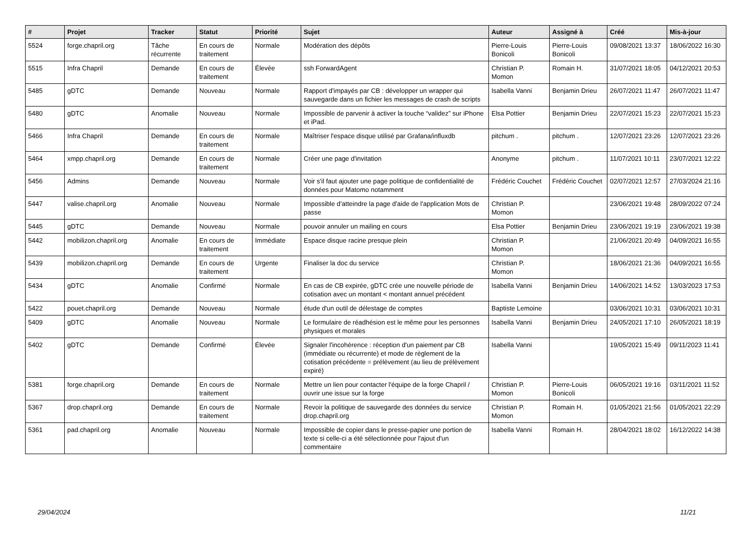| # | Projet | Tracker | Statut | Priorité | Sujet | Auteur | Assigné à | Créé | Mis-à-jour |
| --- | --- | --- | --- | --- | --- | --- | --- | --- | --- |
| 5524 | forge.chapril.org | Tâche récurrente | En cours de traitement | Normale | Modération des dépôts | Pierre-Louis Bonicoli | Pierre-Louis Bonicoli | 09/08/2021 13:37 | 18/06/2022 16:30 |
| 5515 | Infra Chapril | Demande | En cours de traitement | Élevée | ssh ForwardAgent | Christian P. Momon | Romain H. | 31/07/2021 18:05 | 04/12/2021 20:53 |
| 5485 | gDTC | Demande | Nouveau | Normale | Rapport d'impayés par CB : développer un wrapper qui sauvegarde dans un fichier les messages de crash de scripts | Isabella Vanni | Benjamin Drieu | 26/07/2021 11:47 | 26/07/2021 11:47 |
| 5480 | gDTC | Anomalie | Nouveau | Normale | Impossible de parvenir à activer la touche “validez” sur iPhone et iPad. | Elsa Pottier | Benjamin Drieu | 22/07/2021 15:23 | 22/07/2021 15:23 |
| 5466 | Infra Chapril | Demande | En cours de traitement | Normale | Maîtriser l'espace disque utilisé par Grafana/influxdb | pitchum . | pitchum . | 12/07/2021 23:26 | 12/07/2021 23:26 |
| 5464 | xmpp.chapril.org | Demande | En cours de traitement | Normale | Créer une page d'invitation | Anonyme | pitchum . | 11/07/2021 10:11 | 23/07/2021 12:22 |
| 5456 | Admins | Demande | Nouveau | Normale | Voir s'il faut ajouter une page politique de confidentialité de données pour Matomo notamment | Frédéric Couchet | Frédéric Couchet | 02/07/2021 12:57 | 27/03/2024 21:16 |
| 5447 | valise.chapril.org | Anomalie | Nouveau | Normale | Impossible d’atteindre la page d'aide de l'application Mots de passe | Christian P. Momon | | 23/06/2021 19:48 | 28/09/2022 07:24 |
| 5445 | gDTC | Demande | Nouveau | Normale | pouvoir annuler un mailing en cours | Elsa Pottier | Benjamin Drieu | 23/06/2021 19:19 | 23/06/2021 19:38 |
| 5442 | mobilizon.chapril.org | Anomalie | En cours de traitement | Immédiate | Espace disque racine presque plein | Christian P. Momon | | 21/06/2021 20:49 | 04/09/2021 16:55 |
| 5439 | mobilizon.chapril.org | Demande | En cours de traitement | Urgente | Finaliser la doc du service | Christian P. Momon | | 18/06/2021 21:36 | 04/09/2021 16:55 |
| 5434 | gDTC | Anomalie | Confirmé | Normale | En cas de CB expirée, gDTC crée une nouvelle période de cotisation avec un montant < montant annuel précédent | Isabella Vanni | Benjamin Drieu | 14/06/2021 14:52 | 13/03/2023 17:53 |
| 5422 | pouet.chapril.org | Demande | Nouveau | Normale | étude d'un outil de délestage de comptes | Baptiste Lemoine | | 03/06/2021 10:31 | 03/06/2021 10:31 |
| 5409 | gDTC | Anomalie | Nouveau | Normale | Le formulaire de réadhésion est le même pour les personnes physiques et morales | Isabella Vanni | Benjamin Drieu | 24/05/2021 17:10 | 26/05/2021 18:19 |
| 5402 | gDTC | Demande | Confirmé | Élevée | Signaler l'incohérence : réception d'un paiement par CB (immédiate ou récurrente) et mode de règlement de la cotisation précédente = prélèvement (au lieu de prélèvement expiré) | Isabella Vanni | | 19/05/2021 15:49 | 09/11/2023 11:41 |
| 5381 | forge.chapril.org | Demande | En cours de traitement | Normale | Mettre un lien pour contacter l'équipe de la forge Chapril / ouvrir une issue sur la forge | Christian P. Momon | Pierre-Louis Bonicoli | 06/05/2021 19:16 | 03/11/2021 11:52 |
| 5367 | drop.chapril.org | Demande | En cours de traitement | Normale | Revoir la politique de sauvegarde des données du service drop.chapril.org | Christian P. Momon | Romain H. | 01/05/2021 21:56 | 01/05/2021 22:29 |
| 5361 | pad.chapril.org | Anomalie | Nouveau | Normale | Impossible de copier dans le presse-papier une portion de texte si celle-ci a été sélectionnée pour l'ajout d'un commentaire | Isabella Vanni | Romain H. | 28/04/2021 18:02 | 16/12/2022 14:38 |
29/04/2024 11/21